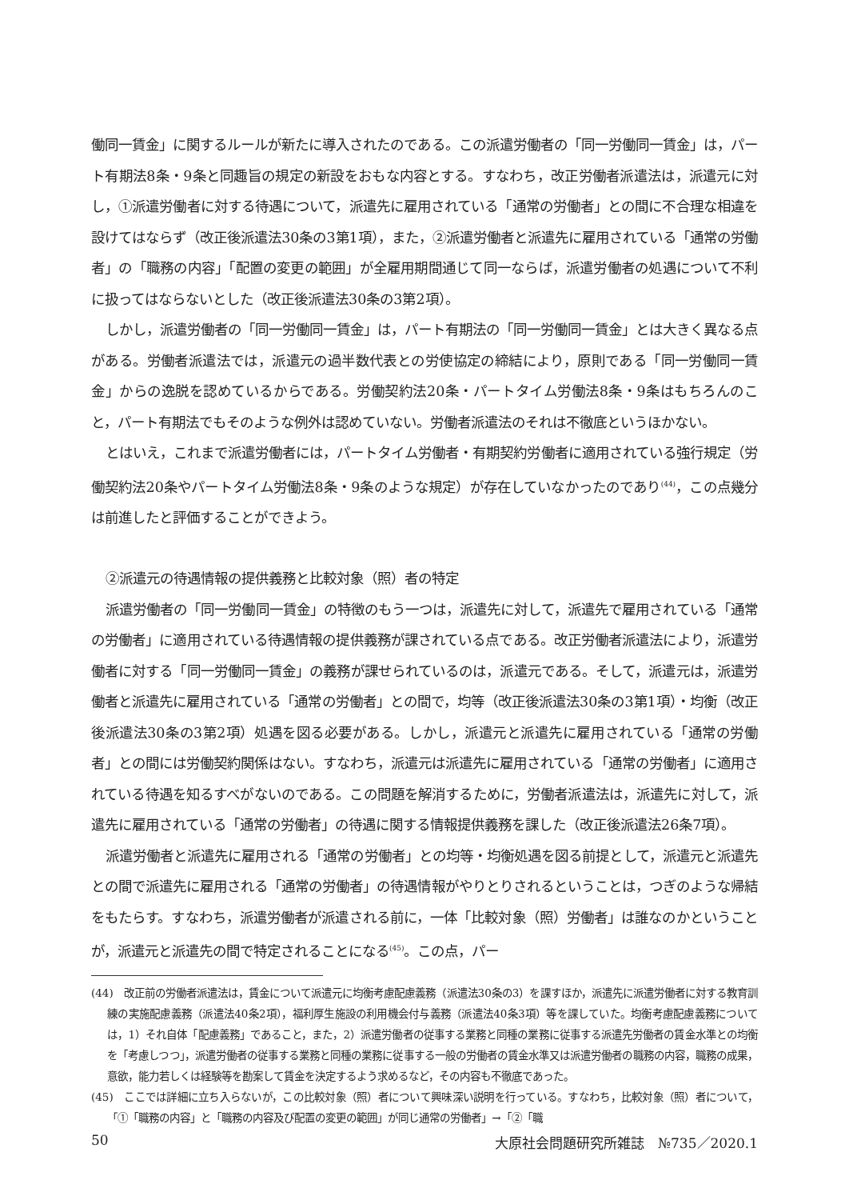働同一賃金」に関するルールが新たに導入されたのである。この派遣労働者の「同一労働同一賃金」は，パート有期法8条・9条と同趣旨の規定の新設をおもな内容とする。すなわち，改正労働者派遣法は，派遣元に対し，①派遣労働者に対する待遇について，派遣先に雇用されている「通常の労働者」との間に不合理な相違を設けてはならず（改正後派遣法30条の3第1項），また，②派遣労働者と派遣先に雇用されている「通常の労働者」の「職務の内容」「配置の変更の範囲」が全雇用期間通じて同一ならば，派遣労働者の処遇について不利に扱ってはならないとした（改正後派遣法30条の3第2項）。
しかし，派遣労働者の「同一労働同一賃金」は，パート有期法の「同一労働同一賃金」とは大きく異なる点がある。労働者派遣法では，派遣元の過半数代表との労使協定の締結により，原則である「同一労働同一賃金」からの逸脱を認めているからである。労働契約法20条・パートタイム労働法8条・9条はもちろんのこと，パート有期法でもそのような例外は認めていない。労働者派遣法のそれは不徹底というほかない。
とはいえ，これまで派遣労働者には，パートタイム労働者・有期契約労働者に適用されている強行規定（労働契約法20条やパートタイム労働法8条・9条のような規定）が存在していなかったのであり<sup>(44)</sup>，この点幾分は前進したと評価することができよう。
②派遣元の待遇情報の提供義務と比較対象（照）者の特定
派遣労働者の「同一労働同一賃金」の特徴のもう一つは，派遣先に対して，派遣先で雇用されている「通常の労働者」に適用されている待遇情報の提供義務が課されている点である。改正労働者派遣法により，派遣労働者に対する「同一労働同一賃金」の義務が課せられているのは，派遣元である。そして，派遣元は，派遣労働者と派遣先に雇用されている「通常の労働者」との間で，均等（改正後派遣法30条の3第1項）・均衡（改正後派遣法30条の3第2項）処遇を図る必要がある。しかし，派遣元と派遣先に雇用されている「通常の労働者」との間には労働契約関係はない。すなわち，派遣元は派遣先に雇用されている「通常の労働者」に適用されている待遇を知るすべがないのである。この問題を解消するために，労働者派遣法は，派遣先に対して，派遣先に雇用されている「通常の労働者」の待遇に関する情報提供義務を課した（改正後派遣法26条7項）。
派遣労働者と派遣先に雇用される「通常の労働者」との均等・均衡処遇を図る前提として，派遣元と派遣先との間で派遣先に雇用される「通常の労働者」の待遇情報がやりとりされるということは，つぎのような帰結をもたらす。すなわち，派遣労働者が派遣される前に，一体「比較対象（照）労働者」は誰なのかということが，派遣元と派遣先の間で特定されることになる<sup>(45)</sup>。この点，パー
(44)　改正前の労働者派遣法は，賃金について派遣元に均衡考慮配慮義務（派遣法30条の3）を課すほか，派遣先に派遣労働者に対する教育訓練の実施配慮義務（派遣法40条2項），福利厚生施設の利用機会付与義務（派遣法40条3項）等を課していた。均衡考慮配慮義務については，1）それ自体「配慮義務」であること，また，2）派遣労働者の従事する業務と同種の業務に従事する派遣先労働者の賃金水準との均衡を「考慮しつつ」，派遣労働者の従事する業務と同種の業務に従事する一般の労働者の賃金水準又は派遣労働者の職務の内容，職務の成果，意欲，能力若しくは経験等を勘案して賃金を決定するよう求めるなど，その内容も不徹底であった。
(45)　ここでは詳細に立ち入らないが，この比較対象（照）者について興味深い説明を行っている。すなわち，比較対象（照）者について，「①「職務の内容」と「職務の内容及び配置の変更の範囲」が同じ通常の労働者」→「②「職
50 大原社会問題研究所雑誌　№735／2020.1